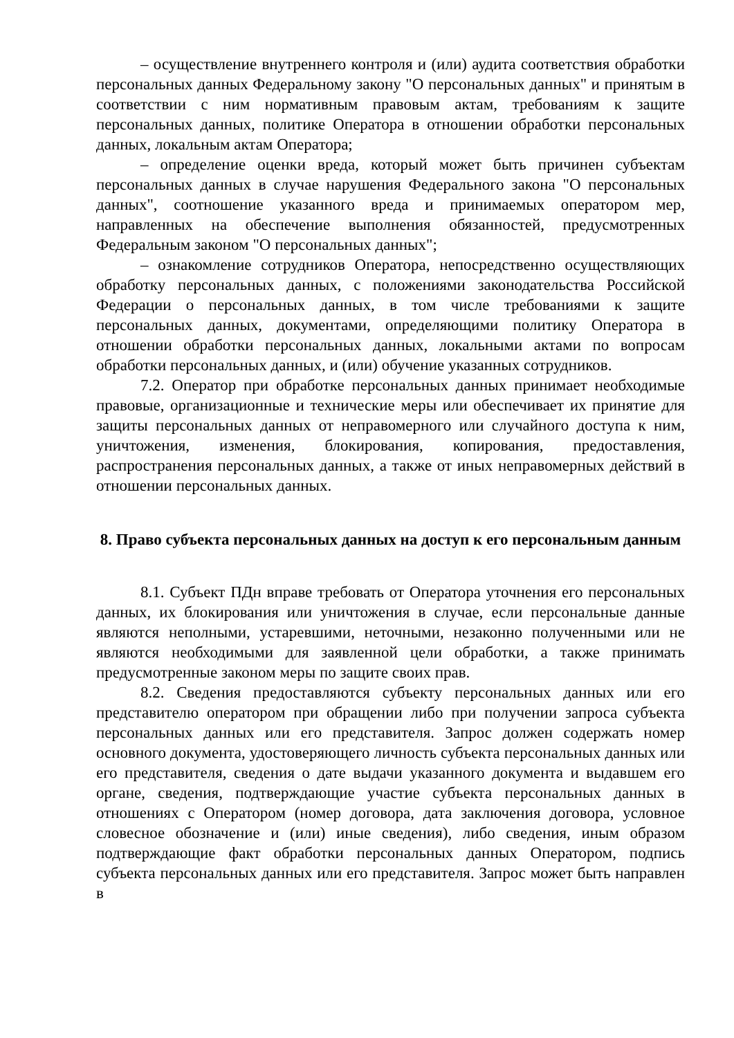– осуществление внутреннего контроля и (или) аудита соответствия обработки персональных данных Федеральному закону "О персональных данных" и принятым в соответствии с ним нормативным правовым актам, требованиям к защите персональных данных, политике Оператора в отношении обработки персональных данных, локальным актам Оператора;
– определение оценки вреда, который может быть причинен субъектам персональных данных в случае нарушения Федерального закона "О персональных данных", соотношение указанного вреда и принимаемых оператором мер, направленных на обеспечение выполнения обязанностей, предусмотренных Федеральным законом "О персональных данных";
– ознакомление сотрудников Оператора, непосредственно осуществляющих обработку персональных данных, с положениями законодательства Российской Федерации о персональных данных, в том числе требованиями к защите персональных данных, документами, определяющими политику Оператора в отношении обработки персональных данных, локальными актами по вопросам обработки персональных данных, и (или) обучение указанных сотрудников.
7.2. Оператор при обработке персональных данных принимает необходимые правовые, организационные и технические меры или обеспечивает их принятие для защиты персональных данных от неправомерного или случайного доступа к ним, уничтожения, изменения, блокирования, копирования, предоставления, распространения персональных данных, а также от иных неправомерных действий в отношении персональных данных.
8. Право субъекта персональных данных на доступ к его персональным данным
8.1. Субъект ПДн вправе требовать от Оператора уточнения его персональных данных, их блокирования или уничтожения в случае, если персональные данные являются неполными, устаревшими, неточными, незаконно полученными или не являются необходимыми для заявленной цели обработки, а также принимать предусмотренные законом меры по защите своих прав.
8.2. Сведения предоставляются субъекту персональных данных или его представителю оператором при обращении либо при получении запроса субъекта персональных данных или его представителя. Запрос должен содержать номер основного документа, удостоверяющего личность субъекта персональных данных или его представителя, сведения о дате выдачи указанного документа и выдавшем его органе, сведения, подтверждающие участие субъекта персональных данных в отношениях с Оператором (номер договора, дата заключения договора, условное словесное обозначение и (или) иные сведения), либо сведения, иным образом подтверждающие факт обработки персональных данных Оператором, подпись субъекта персональных данных или его представителя. Запрос может быть направлен в